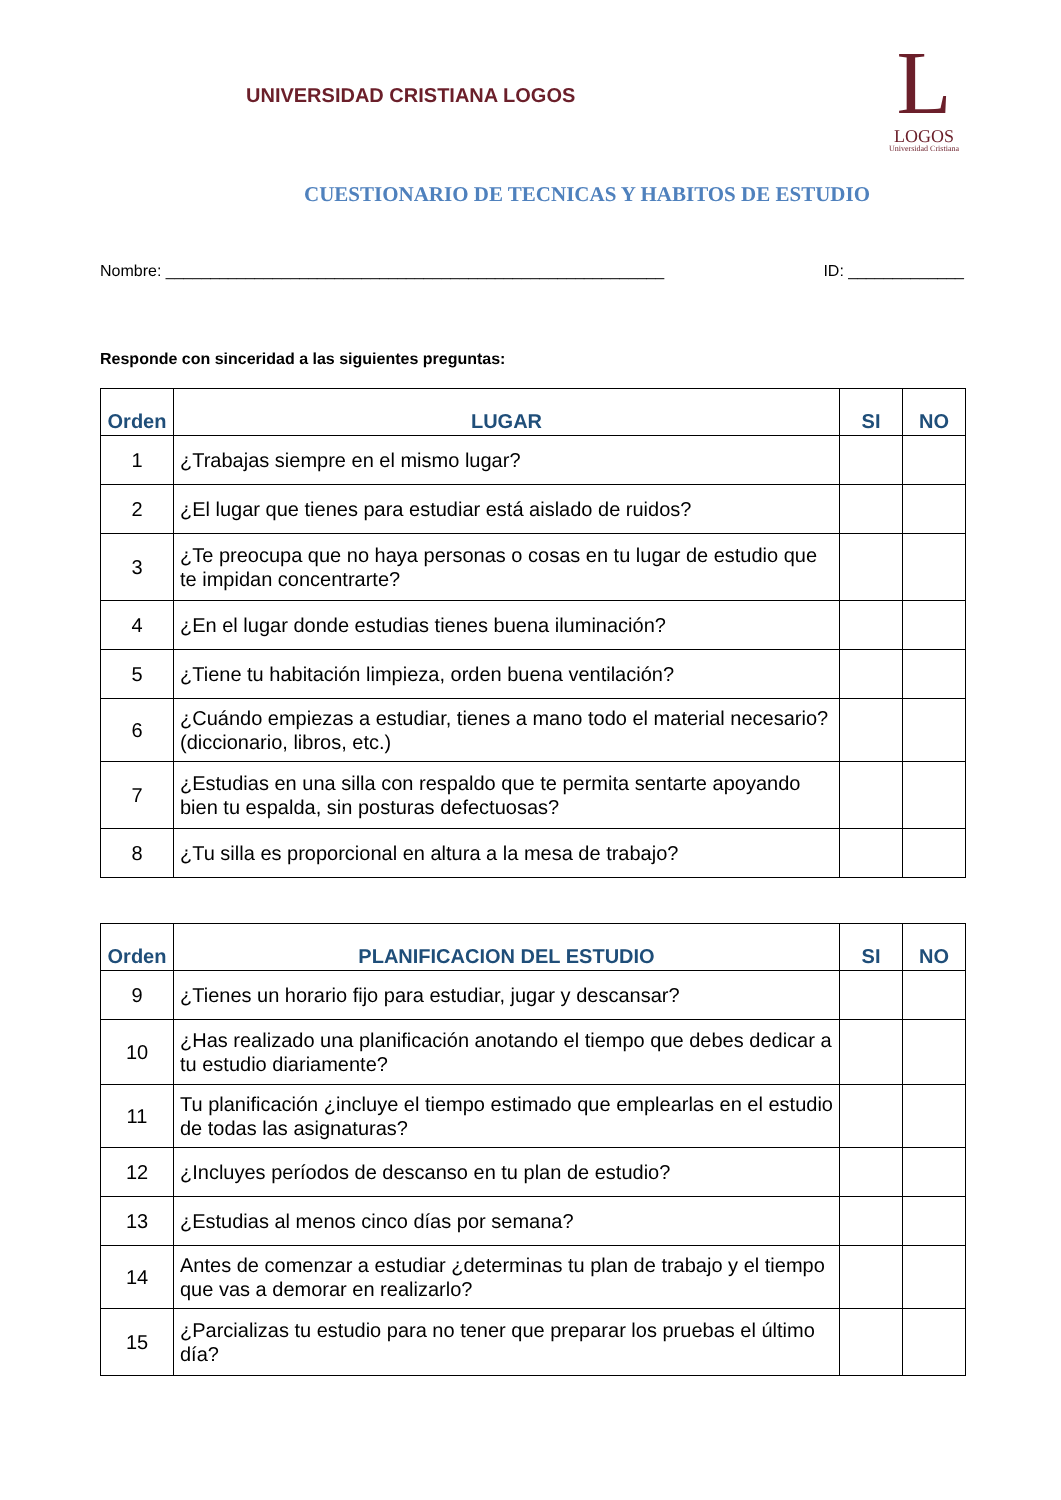UNIVERSIDAD CRISTIANA LOGOS
L
LOGOS
Universidad Cristiana
CUESTIONARIO DE TECNICAS Y HABITOS DE ESTUDIO
Nombre: ________________________________________________________ ID: _____________
Responde con sinceridad a las siguientes preguntas:
| Orden | LUGAR | SI | NO |
| --- | --- | --- | --- |
| 1 | ¿Trabajas siempre en el mismo lugar? | | |
| 2 | ¿El lugar que tienes para estudiar está aislado de ruidos? | | |
| 3 | ¿Te preocupa que no haya personas o cosas en tu lugar de estudio que te impidan concentrarte? | | |
| 4 | ¿En el lugar donde estudias tienes buena iluminación? | | |
| 5 | ¿Tiene tu habitación limpieza, orden buena ventilación? | | |
| 6 | ¿Cuándo empiezas a estudiar, tienes a mano todo el material necesario? (diccionario, libros, etc.) | | |
| 7 | ¿Estudias en una silla con respaldo que te permita sentarte apoyando bien tu espalda, sin posturas defectuosas? | | |
| 8 | ¿Tu silla es proporcional en altura a la mesa de trabajo? | | |
| Orden | PLANIFICACION DEL ESTUDIO | SI | NO |
| --- | --- | --- | --- |
| 9 | ¿Tienes un horario fijo para estudiar, jugar y descansar? | | |
| 10 | ¿Has realizado una planificación anotando el tiempo que debes dedicar a tu estudio diariamente? | | |
| 11 | Tu planificación ¿incluye el tiempo estimado que emplearlas en el estudio de todas las asignaturas? | | |
| 12 | ¿Incluyes períodos de descanso en tu plan de estudio? | | |
| 13 | ¿Estudias al menos cinco días por semana? | | |
| 14 | Antes de comenzar a estudiar ¿determinas tu plan de trabajo y el tiempo que vas a demorar en realizarlo? | | |
| 15 | ¿Parcializas tu estudio para no tener que preparar los pruebas el último día? | | |